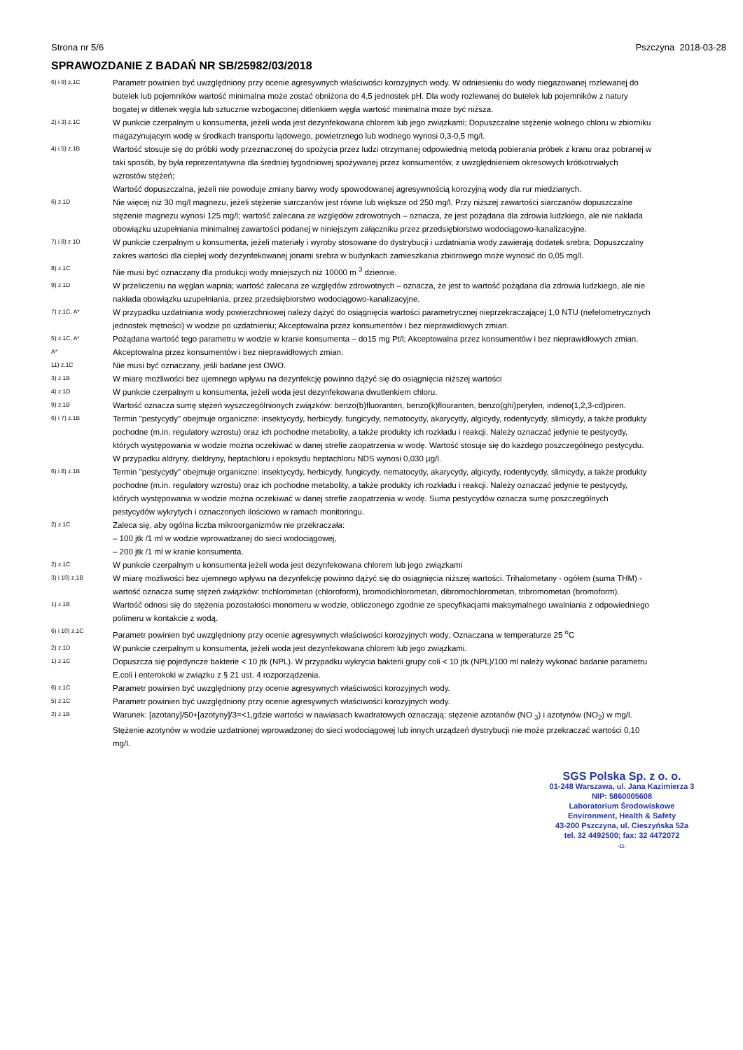Strona nr 5/6 Pszczyna 2018-03-28
SPRAWOZDANIE Z BADAŃ NR SB/25982/03/2018
6) i 9) z.1C
Parametr powinien być uwzględniony przy ocenie agresywnych właściwości korozyjnych wody. W odniesieniu do wody niegazowanej rozlewanej do butelek lub pojemników wartość minimalna może zostać obniżona do 4,5 jednostek pH. Dla wody rozlewanej do butelek lub pojemników z natury bogatej w ditlenek węgla lub sztucznie wzbogaconej ditlenkiem węgla wartość minimalna może być niższa.
2) i 3) z.1C
W punkcie czerpalnym u konsumenta, jeżeli woda jest dezynfekowana chlorem lub jego związkami; Dopuszczalne stężenie wolnego chloru w zbiorniku magazynującym wodę w środkach transportu lądowego, powietrznego lub wodnego wynosi 0,3-0,5 mg/l.
4) i 5) z.1B
Wartość stosuje się do próbki wody przeznaczonej do spożycia przez ludzi otrzymanej odpowiednią metodą pobierania próbek z kranu oraz pobranej w taki sposób, by była reprezentatywna dla średniej tygodniowej spożywanej przez konsumentów, z uwzględnieniem okresowych krótkotrwałych wzrostów stężeń;
Wartość dopuszczalna, jeżeli nie powoduje zmiany barwy wody spowodowanej agresywnością korozyjną wody dla rur miedzianych.
6) z.1D
Nie więcej niż 30 mg/l magnezu, jeżeli stężenie siarczanów jest równe lub większe od 250 mg/l. Przy niższej zawartości siarczanów dopuszczalne stężenie magnezu wynosi 125 mg/l; wartość zalecana ze względów zdrowotnych – oznacza, że jest pożądana dla zdrowia ludzkiego, ale nie nakłada obowiązku uzupełniania minimalnej zawartości podanej w niniejszym załączniku przez przedsiębiorstwo wodociągowo-kanalizacyjne.
7) i 8) z 1D
W punkcie czerpalnym u konsumenta, jeżeli materiały i wyroby stosowane do dystrybucji i uzdatniania wody zawierają dodatek srebra; Dopuszczalny zakres wartości dla ciepłej wody dezynfekowanej jonami srebra w budynkach zamieszkania zbiorowego może wynosić do 0,05 mg/l.
8) z.1C
Nie musi być oznaczany dla produkcji wody mniejszych niż 10000 m <sup>3</sup> dziennie.
9) z.1D
W przeliczeniu na węglan wapnia; wartość zalecana ze względów zdrowotnych – oznacza, że jest to wartość pożądana dla zdrowia ludzkiego, ale nie nakłada obowiązku uzupełniania, przez przedsiębiorstwo wodociągowo-kanalizacyjne.
7) z.1C, A*
W przypadku uzdatniania wody powierzchniowej należy dążyć do osiągnięcia wartości parametrycznej nieprzekraczającej 1,0 NTU (nefelometrycznych jednostek mętności) w wodzie po uzdatnieniu; Akceptowalna przez konsumentów i bez nieprawidłowych zmian.
5) z.1C, A*
Pożądana wartość tego parametru w wodzie w kranie konsumenta – do15 mg Pt/l; Akceptowalna przez konsumentów i bez nieprawidłowych zmian.
A*
Akceptowalna przez konsumentów i bez nieprawidłowych zmian.
11) z.1C
Nie musi być oznaczany, jeśli badane jest OWO.
3) z.1B
W miarę możliwości bez ujemnego wpływu na dezynfekcję powinno dążyć się do osiągnięcia niższej wartości
4) z.1D
W punkcie czerpalnym u konsumenta, jeżeli woda jest dezynfekowana dwutlenkiem chloru.
9) z.1B
Wartość oznacza sumę stężeń wyszczególnionych związków: benzo(b)fluoranten, benzo(k)flouranten, benzo(ghi)perylen, indeno(1,2,3-cd)piren.
6) i 7) z.1B
Termin "pestycydy" obejmuje organiczne: insektycydy, herbicydy, fungicydy, nematocydy, akarycydy, algicydy, rodentycydy, slimicydy, a także produkty pochodne (m.in. regulatory wzrostu) oraz ich pochodne metabolity, a także produkty ich rozkładu i reakcji. Należy oznaczać jedynie te pestycydy, których występowania w wodzie można oczekiwać w danej strefie zaopatrzenia w wodę. Wartość stosuje się do każdego poszczególnego pestycydu. W przypadku aldryny, dieldryny, heptachloru i epoksydu heptachloru NDS wynosi 0,030 µg/l.
6) i 8) z.1B
Termin "pestycydy" obejmuje organiczne: insektycydy, herbicydy, fungicydy, nematocydy, akarycydy, algicydy, rodentycydy, slimicydy, a także produkty pochodne (m.in. regulatory wzrostu) oraz ich pochodne metabolity, a także produkty ich rozkładu i reakcji. Należy oznaczać jedynie te pestycydy, których występowania w wodzie można oczekiwać w danej strefie zaopatrzenia w wodę. Suma pestycydów oznacza sumę poszczególnych pestycydów wykrytych i oznaczonych ilościowo w ramach monitoringu.
2) z.1C
Zaleca się, aby ogólna liczba mikroorganizmów nie przekraczała:
– 100 jtk /1 ml w wodzie wprowadzanej do sieci wodociągowej,
– 200 jtk /1 ml w kranie konsumenta.
2) z.1C
W punkcie czerpalnym u konsumenta jeżeli woda jest dezynfekowana chlorem lub jego związkami
3) i 10) z.1B
W miarę możliwości bez ujemnego wpływu na dezynfekcję powinno dążyć się do osiągnięcia niższej wartości. Trihalometany - ogółem (suma THM) - wartość oznacza sumę stężeń związków: trichlorometan (chloroform), bromodichlorometan, dibromochlorometan, tribromometan (bromoform).
1) z.1B
Wartość odnosi się do stężenia pozostałości monomeru w wodzie, obliczonego zgodnie ze specyfikacjami maksymalnego uwalniania z odpowiedniego polimeru w kontakcie z wodą.
6) i 10) z.1C
Parametr powinien być uwzględniony przy ocenie agresywnych właściwości korozyjnych wody; Oznaczana w temperaturze 25 <sup>o</sup>C
2) z.1D
W punkcie czerpalnym u konsumenta, jeżeli woda jest dezynfekowana chlorem lub jego związkami.
1) z.1C
Dopuszcza się pojedyncze bakterie < 10 jtk (NPL). W przypadku wykrycia bakterii grupy coli < 10 jtk (NPL)/100 ml należy wykonać badanie parametru E.coli i enterokoki w związku z § 21 ust. 4 rozporządzenia.
6) z.1C
Parametr powinien być uwzględniony przy ocenie agresywnych właściwości korozyjnych wody.
5) z.1C
Parametr powinien być uwzględniony przy ocenie agresywnych właściwości korozyjnych wody.
2) z.1B
Warunek: [azotany]/50+[azotyny]/3=<1,gdzie wartości w nawiasach kwadratowych oznaczają: stężenie azotanów (NO <sub>3</sub>) i azotynów (NO<sub>2</sub>) w mg/l. Stężenie azotynów w wodzie uzdatnionej wprowadzonej do sieci wodociągowej lub innych urządzeń dystrybucji nie może przekraczać wartości 0,10 mg/l.
SGS Polska Sp. z o. o.
01-248 Warszawa, ul. Jana Kazimierza 3
NIP: 5860005608
Laboratorium Środowiskowe
Environment, Health & Safety
43-200 Pszczyna, ul. Cieszyńska 52a
tel. 32 4492500; fax: 32 4472072
-11-